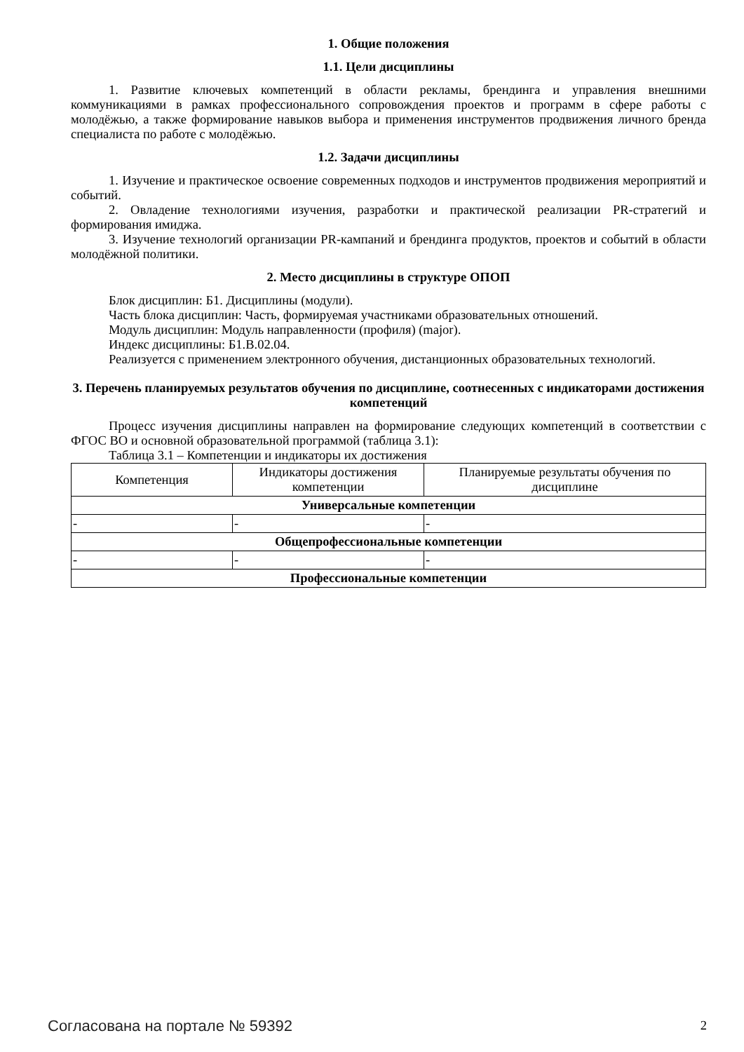1. Общие положения
1.1. Цели дисциплины
1. Развитие ключевых компетенций в области рекламы, брендинга и управления внешними коммуникациями в рамках профессионального сопровождения проектов и программ в сфере работы с молодёжью, а также формирование навыков выбора и применения инструментов продвижения личного бренда специалиста по работе с молодёжью.
1.2. Задачи дисциплины
1. Изучение и практическое освоение современных подходов и инструментов продвижения мероприятий и событий.
2. Овладение технологиями изучения, разработки и практической реализации PR-стратегий и формирования имиджа.
3. Изучение технологий организации PR-кампаний и брендинга продуктов, проектов и событий в области молодёжной политики.
2. Место дисциплины в структуре ОПОП
Блок дисциплин: Б1. Дисциплины (модули).
Часть блока дисциплин: Часть, формируемая участниками образовательных отношений.
Модуль дисциплин: Модуль направленности (профиля) (major).
Индекс дисциплины: Б1.В.02.04.
Реализуется с применением электронного обучения, дистанционных образовательных технологий.
3. Перечень планируемых результатов обучения по дисциплине, соотнесенных с индикаторами достижения компетенций
Процесс изучения дисциплины направлен на формирование следующих компетенций в соответствии с ФГОС ВО и основной образовательной программой (таблица 3.1):
Таблица 3.1 – Компетенции и индикаторы их достижения
| Компетенция | Индикаторы достижения компетенции | Планируемые результаты обучения по дисциплине |
| Универсальные компетенции | | |
| - | - | - |
| Общепрофессиональные компетенции | | |
| - | - | - |
| Профессиональные компетенции | | |
Согласована на портале № 59392 2